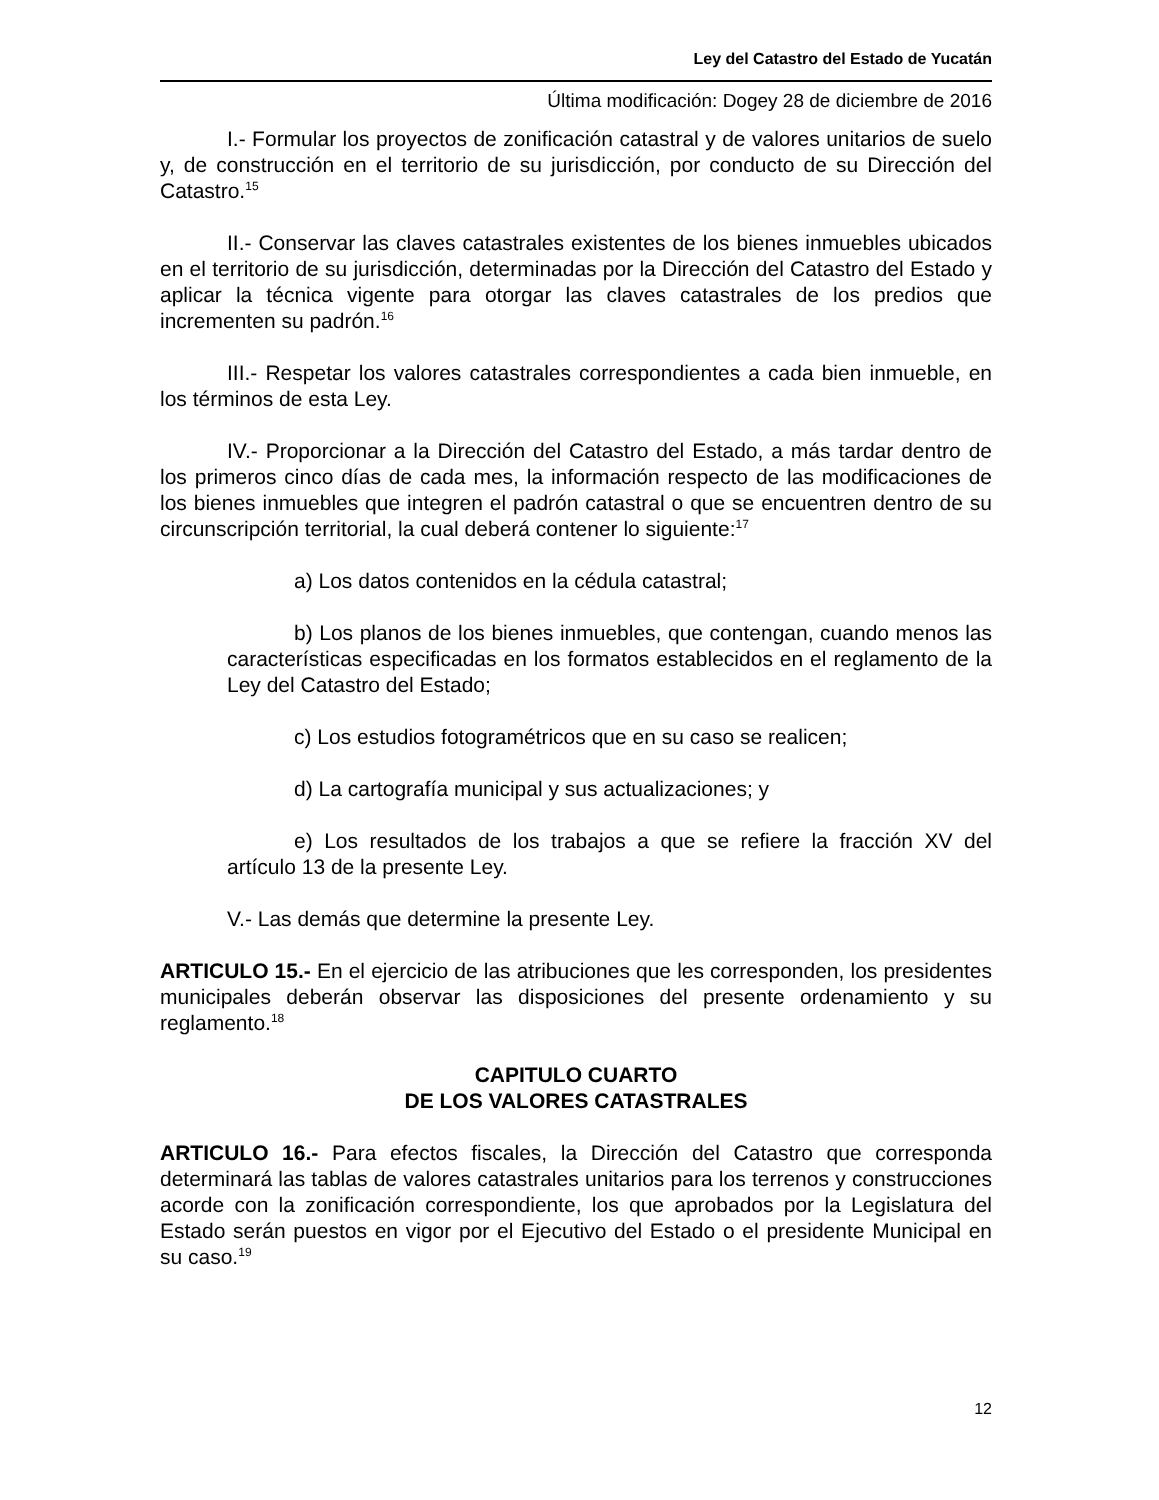Ley del Catastro del Estado de Yucatán
Última modificación: Dogey 28 de diciembre de 2016
I.- Formular los proyectos de zonificación catastral y de valores unitarios de suelo y, de construcción en el territorio de su jurisdicción, por conducto de su Dirección del Catastro.<sup>15</sup>
II.- Conservar las claves catastrales existentes de los bienes inmuebles ubicados en el territorio de su jurisdicción, determinadas por la Dirección del Catastro del Estado y aplicar la técnica vigente para otorgar las claves catastrales de los predios que incrementen su padrón.<sup>16</sup>
III.- Respetar los valores catastrales correspondientes a cada bien inmueble, en los términos de esta Ley.
IV.- Proporcionar a la Dirección del Catastro del Estado, a más tardar dentro de los primeros cinco días de cada mes, la información respecto de las modificaciones de los bienes inmuebles que integren el padrón catastral o que se encuentren dentro de su circunscripción territorial, la cual deberá contener lo siguiente:<sup>17</sup>
a) Los datos contenidos en la cédula catastral;
b) Los planos de los bienes inmuebles, que contengan, cuando menos las características especificadas en los formatos establecidos en el reglamento de la Ley del Catastro del Estado;
c) Los estudios fotogramétricos que en su caso se realicen;
d) La cartografía municipal y sus actualizaciones; y
e) Los resultados de los trabajos a que se refiere la fracción XV del artículo 13 de la presente Ley.
V.- Las demás que determine la presente Ley.
ARTICULO 15.- En el ejercicio de las atribuciones que les corresponden, los presidentes municipales deberán observar las disposiciones del presente ordenamiento y su reglamento.<sup>18</sup>
CAPITULO CUARTO
DE LOS VALORES CATASTRALES
ARTICULO 16.- Para efectos fiscales, la Dirección del Catastro que corresponda determinará las tablas de valores catastrales unitarios para los terrenos y construcciones acorde con la zonificación correspondiente, los que aprobados por la Legislatura del Estado serán puestos en vigor por el Ejecutivo del Estado o el presidente Municipal en su caso.<sup>19</sup>
12